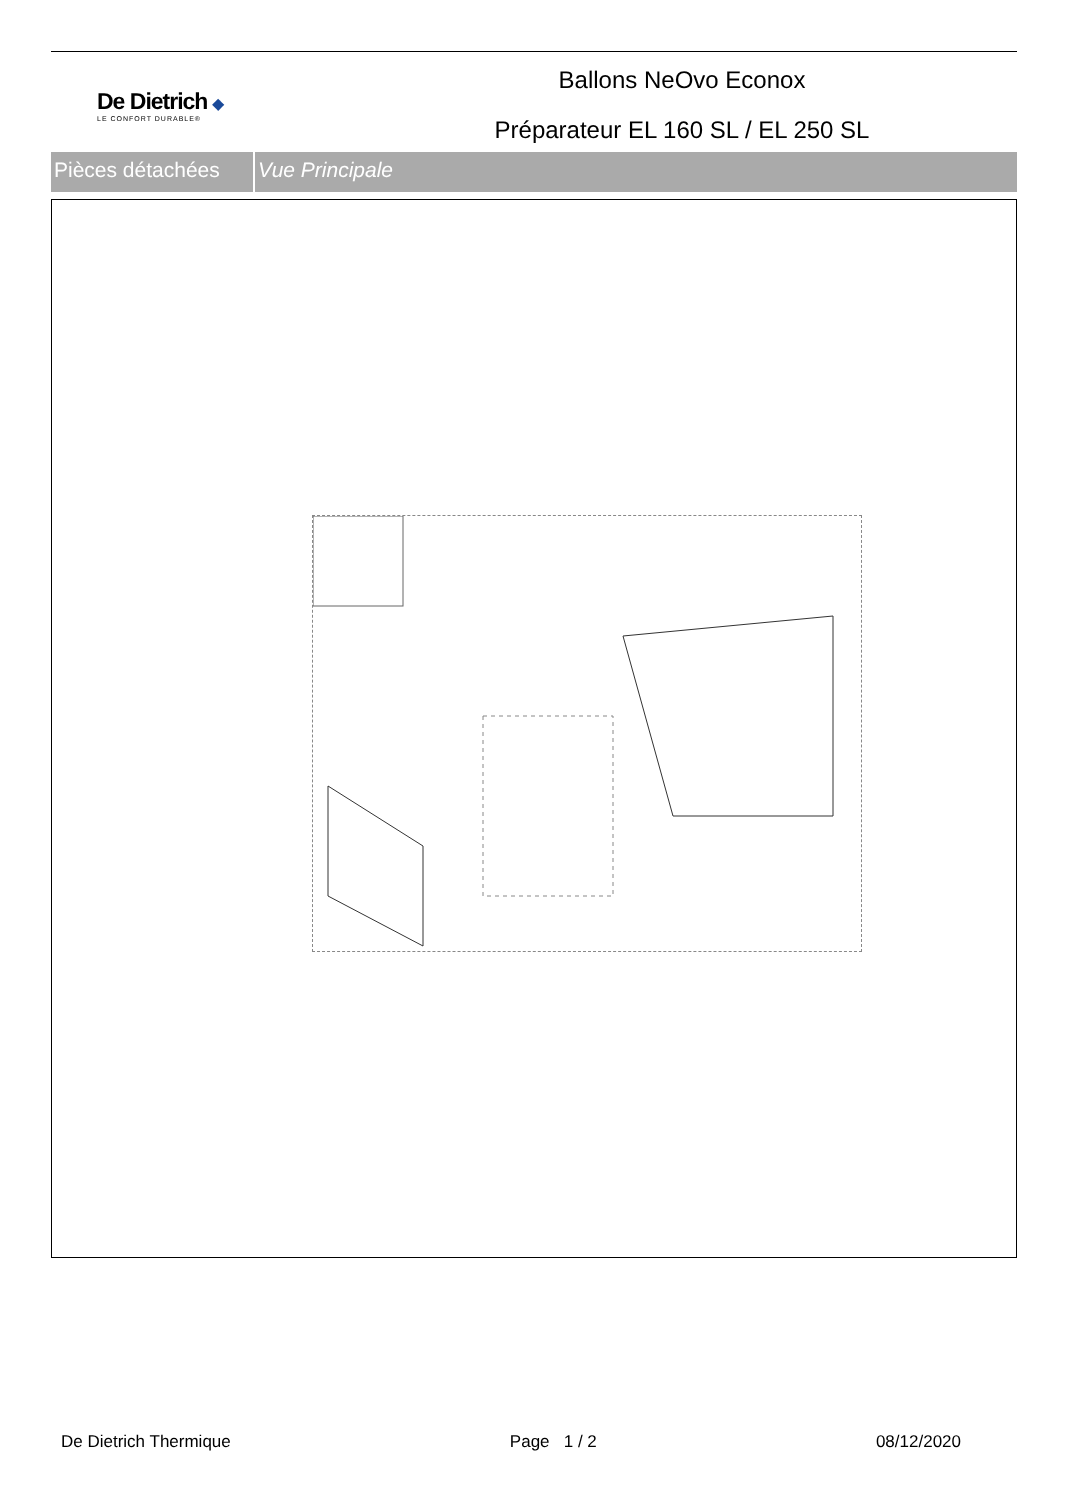De Dietrich ◆
LE CONFORT DURABLE®
Ballons NeOvo Econox
Préparateur EL 160 SL / EL 250 SL
Pièces détachées
Vue Principale
De Dietrich Thermique Page 1 / 2 08/12/2020